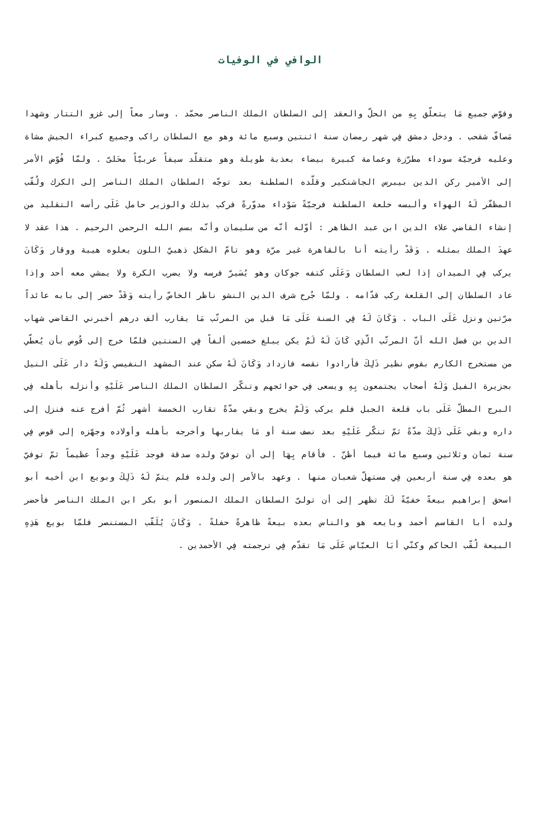الوافي في الوفيات
وفوّض جميع مَا يتعلّق بِهِ من الحلّ والعقد إلى السلطان الملك الناصر محمّد . وسار معاً إلى غزو التتار وشهدا مَصافّ شقحب . ودخل دمشق فِي شهر رمضان سنة اثنتين وسبع مائة وهو مع السلطان راكب وجميع كبراء الجيش مشاة وعليه فرجيّة سوداء مطرّزة وعمامة كبيرة بيضاء بعذبة طويلة وهو متقلّد سيفاً عربيّاً محَلىّ . ولمّا فُوّض الأمر إلى الأمير ركن الدين بيبرس الجاشنكير وقلّده السلطنة بعد توجّه السلطان الملك الناصر إلى الكرك ولُقّب المظفّر لَهُ الهواء وألبسه خلعة السلطنة فرجيّةً سَوْداء مدوّرةً فركب بذلك والوزير حامل عَلَى رأسه التقليد من إنشاء القاضي علاء الدين ابن عبد الظاهر : أوّله أنّه من سليمان وأنّه بسم الله الرحمن الرحيم . هذا عقد لا عهدَ الملك بمثله . وَقَدْ رأيته أنا بالقاهرة غير مرّة وهو تامّ الشكل ذهبيّ اللون يعلوه هيبة ووقار وَكَانَ يركب فِي الميدان إذا لعب السلطان وَعَلَى كتفه جوكان وهو يُسَيرّ فرسه ولا يضرب الكرة ولا يمشي معه أحد وإذا عاد السلطان إلى القلعة ركب قدّامه . ولمّا جُرح شرف الدين النشو ناظر الخاصّ رأيته وَقَدْ حضر إلى بابه عائداً مرّتين ونزل عَلَى الباب . وَكَانَ لَهُ فِي السنة عَلَى مَا قبل من المرتّب مَا يقارب ألف درهم أخبرني القاضي شهاب الدين بن فضل الله أنّ المرتّب الّذِي كَانَ لَهُ لَمْ يكن يبلغ خمسين ألفاً فِي السنتين فلمّا خرج إلى قُوص بأن يُعطّي من مستخرج الكارم بقوص نظير ذَلِكَ فأرادوا نقصه فازداد وَكَانَ لَهُ سكن عند المشهد النفيسي وَلَهُ دار عَلَى النيل بجزيرة الفيل وَلَهُ أصحاب يجتمعون بِهِ ويسعى فِي حوائجهم وتنكّر السلطان الملك الناصر عَلَيْهِ وأنزله بأهله فِي البرج المطلّ عَلَى باب قلعة الجبل فلم يركب وَلَمْ يخرج وبقي مدّةً تقارب الخمسة أشهر ثُمّ أفرج عنه فنزل إلى داره وبقي عَلَى ذَلِكَ مدّةً ثمّ تنكّر عَلَيْهِ بعد نصف سنة أو مَا يقاربها وأخرجه بأهله وأولاده وجهّزه إلى قوص فِي سنة ثمان وثلاثين وسبع مائة فيما أظنّ . فأقام بِهَا إلى أن توفيّ ولده صدقة فوجد عَلَيْهِ وجداً عظيماً ثمّ توفيّ هو بعده فِي سنة أربعين فِي مستهلّ شعبان منها . وعهد بالأمر إلى ولده فلم يتمّ لَهُ ذَلِكَ وبويع ابن أخيه أبو اسحق إبراهيم بيعةً خفيّةً لَكَ تظهر إلى أن تولىّ السلطان الملك المنصور أبو بكر ابن الملك الناصر فأحضر ولده أبا القاسم أحمد وبايعه هو والناس بعده بيعةً ظاهرةً حفلةً . وَكَانَ يُلَقّب المستنصر فلمّا بويع هَذِهِ البيعة لُقّب الحاكم وكنّي أبَا العبّاس عَلَى مَا تقدّم فِي ترجمته فِي الأحمدين .